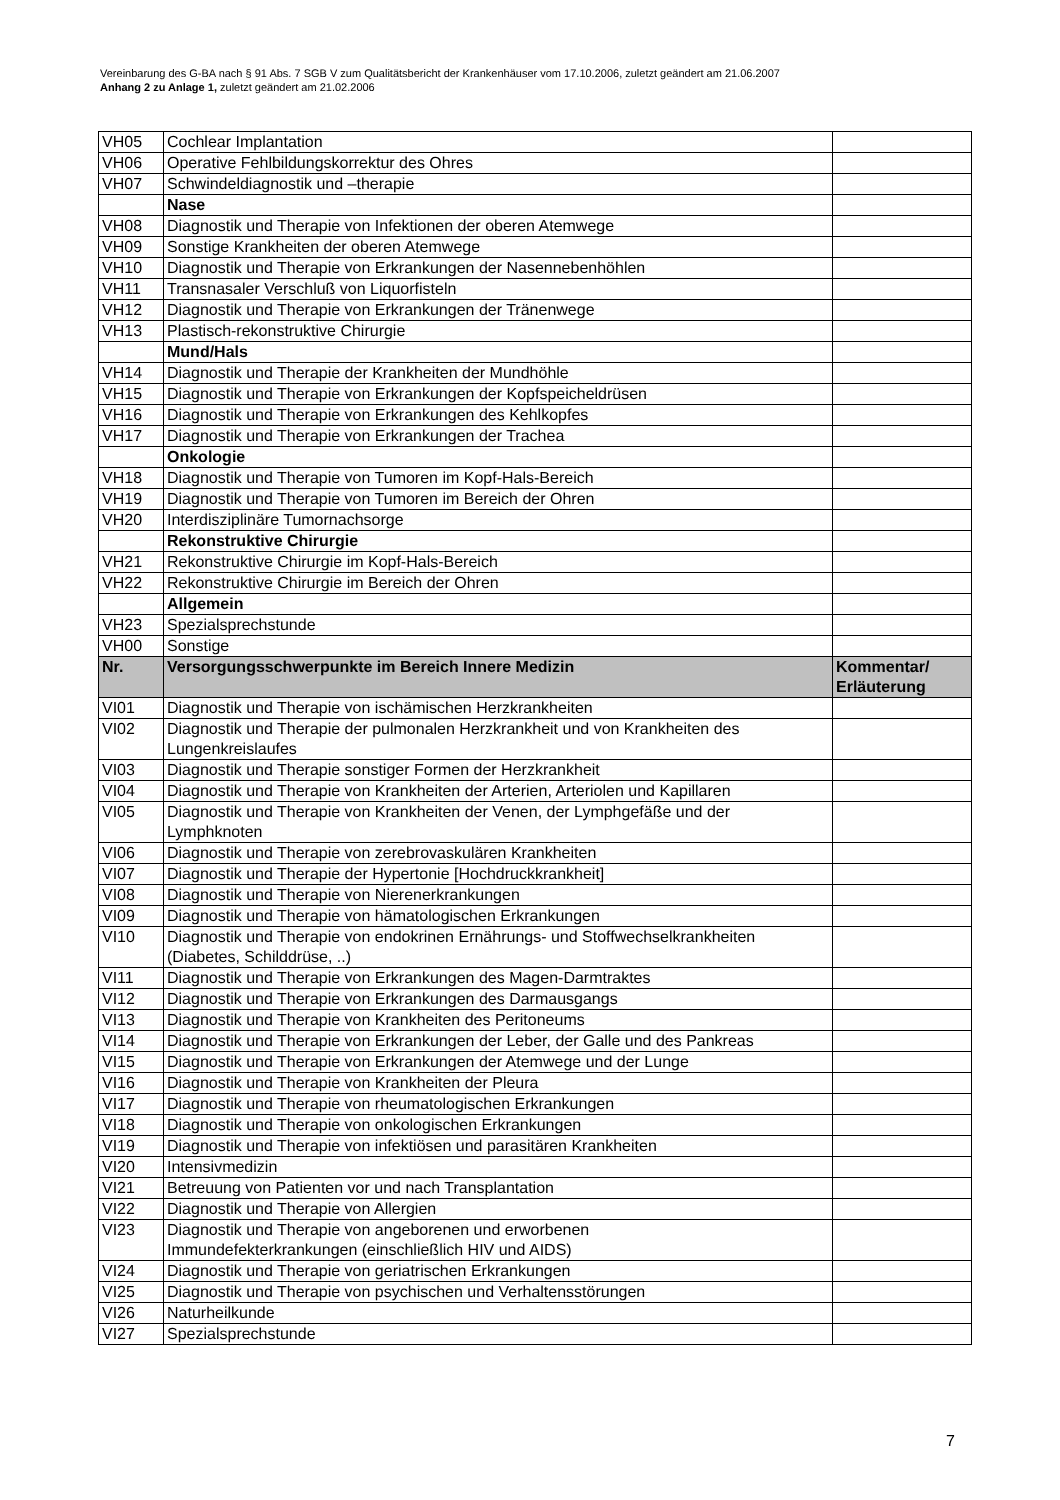Vereinbarung des G-BA nach § 91 Abs. 7 SGB V zum Qualitätsbericht der Krankenhäuser vom 17.10.2006, zuletzt geändert am 21.06.2007
Anhang 2 zu Anlage 1, zuletzt geändert am 21.02.2006
| VH05 | Cochlear Implantation | |
| VH06 | Operative Fehlbildungskorrektur des Ohres | |
| VH07 | Schwindeldiagnostik und –therapie | |
| | Nase | |
| VH08 | Diagnostik und Therapie von Infektionen der oberen Atemwege | |
| VH09 | Sonstige Krankheiten der oberen Atemwege | |
| VH10 | Diagnostik und Therapie von Erkrankungen der Nasennebenhöhlen | |
| VH11 | Transnasaler Verschluß von Liquorfisteln | |
| VH12 | Diagnostik und Therapie von Erkrankungen der Tränenwege | |
| VH13 | Plastisch-rekonstruktive Chirurgie | |
| | Mund/Hals | |
| VH14 | Diagnostik und Therapie der Krankheiten der Mundhöhle | |
| VH15 | Diagnostik und Therapie von Erkrankungen der Kopfspeicheldrüsen | |
| VH16 | Diagnostik und Therapie von Erkrankungen des Kehlkopfes | |
| VH17 | Diagnostik und Therapie von Erkrankungen der Trachea | |
| | Onkologie | |
| VH18 | Diagnostik und Therapie von Tumoren im Kopf-Hals-Bereich | |
| VH19 | Diagnostik und Therapie von Tumoren im Bereich der Ohren | |
| VH20 | Interdisziplinäre Tumornachsorge | |
| | Rekonstruktive Chirurgie | |
| VH21 | Rekonstruktive Chirurgie im Kopf-Hals-Bereich | |
| VH22 | Rekonstruktive Chirurgie im Bereich der Ohren | |
| | Allgemein | |
| VH23 | Spezialsprechstunde | |
| VH00 | Sonstige | |
| Nr. | Versorgungsschwerpunkte im Bereich Innere Medizin | Kommentar/ Erläuterung |
| VI01 | Diagnostik und Therapie von ischämischen Herzkrankheiten | |
| VI02 | Diagnostik und Therapie der pulmonalen Herzkrankheit und von Krankheiten des Lungenkreislaufes | |
| VI03 | Diagnostik und Therapie sonstiger Formen der Herzkrankheit | |
| VI04 | Diagnostik und Therapie von Krankheiten der Arterien, Arteriolen und Kapillaren | |
| VI05 | Diagnostik und Therapie von Krankheiten der Venen, der Lymphgefäße und der Lymphknoten | |
| VI06 | Diagnostik und Therapie von zerebrovaskulären Krankheiten | |
| VI07 | Diagnostik und Therapie der Hypertonie [Hochdruckkrankheit] | |
| VI08 | Diagnostik und Therapie von Nierenerkrankungen | |
| VI09 | Diagnostik und Therapie von hämatologischen Erkrankungen | |
| VI10 | Diagnostik und Therapie von endokrinen Ernährungs- und Stoffwechselkrankheiten (Diabetes, Schilddrüse, ..) | |
| VI11 | Diagnostik und Therapie von Erkrankungen des Magen-Darmtraktes | |
| VI12 | Diagnostik und Therapie von Erkrankungen des Darmausgangs | |
| VI13 | Diagnostik und Therapie von Krankheiten des Peritoneums | |
| VI14 | Diagnostik und Therapie von Erkrankungen der Leber, der Galle und des Pankreas | |
| VI15 | Diagnostik und Therapie von Erkrankungen der Atemwege und der Lunge | |
| VI16 | Diagnostik und Therapie von Krankheiten der Pleura | |
| VI17 | Diagnostik und Therapie von rheumatologischen Erkrankungen | |
| VI18 | Diagnostik und Therapie von onkologischen Erkrankungen | |
| VI19 | Diagnostik und Therapie von infektiösen und parasitären Krankheiten | |
| VI20 | Intensivmedizin | |
| VI21 | Betreuung von Patienten vor und nach Transplantation | |
| VI22 | Diagnostik und Therapie von Allergien | |
| VI23 | Diagnostik und Therapie von angeborenen und erworbenen Immundefekterkrankungen (einschließlich HIV und AIDS) | |
| VI24 | Diagnostik und Therapie von geriatrischen Erkrankungen | |
| VI25 | Diagnostik und Therapie von psychischen und Verhaltensstörungen | |
| VI26 | Naturheilkunde | |
| VI27 | Spezialsprechstunde | |
7